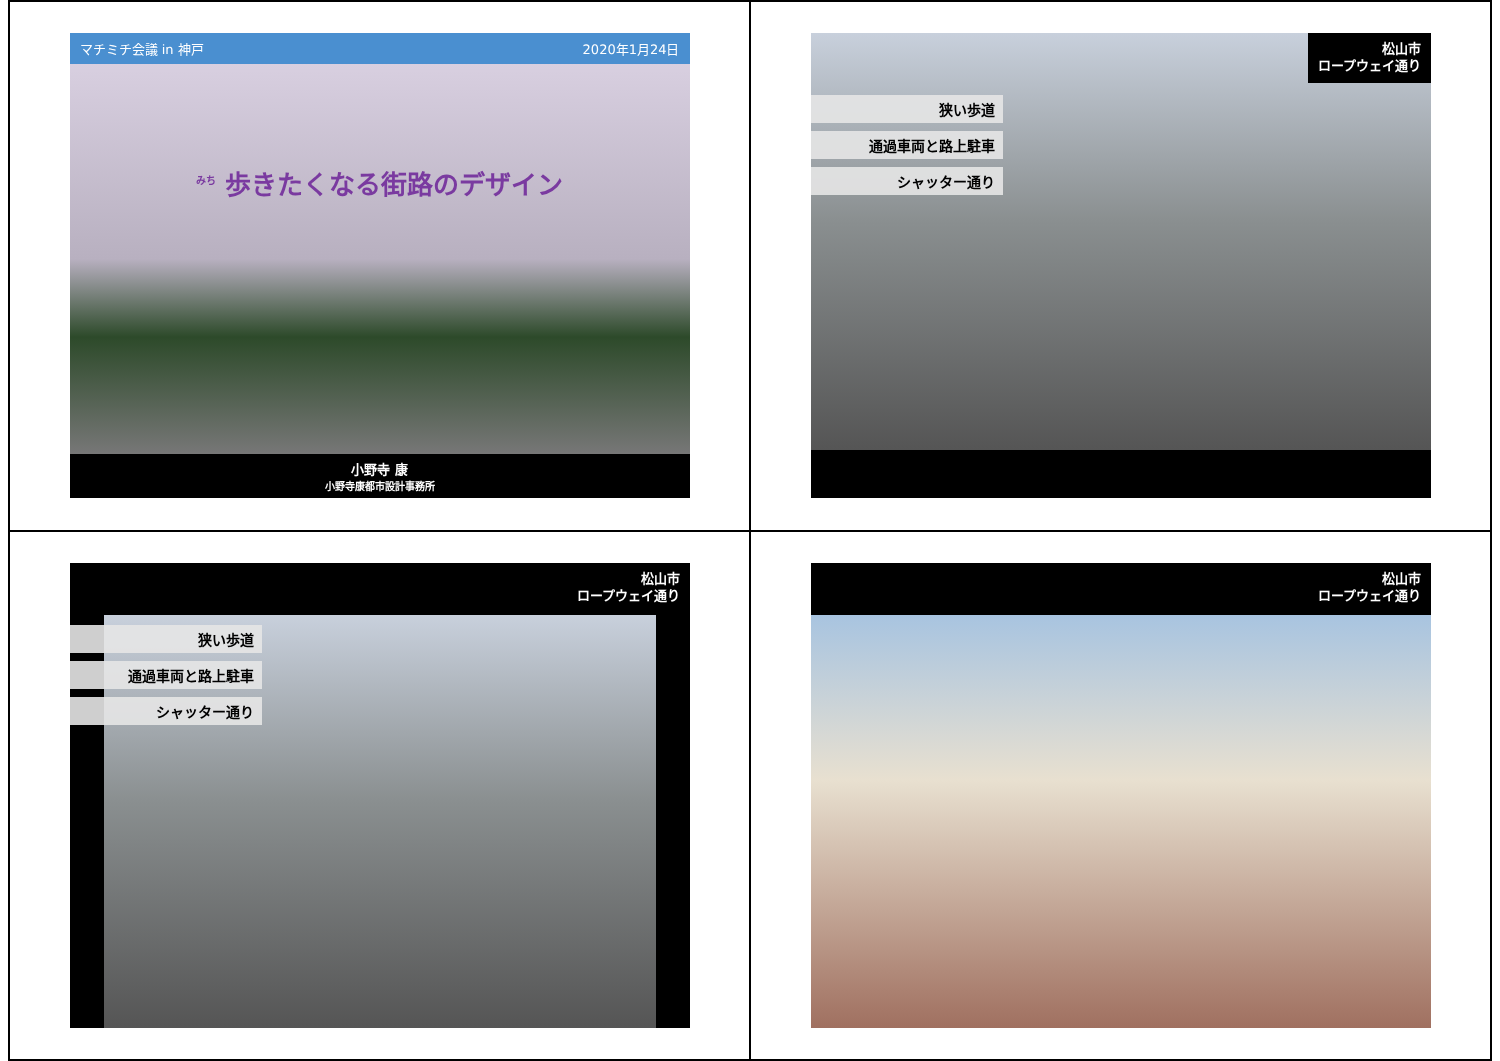マチミチ会議 in 神戸 2020年1月24日
<sup>みち</sup> 歩きたくなる街路のデザイン
小野寺 康
小野寺康都市設計事務所
松山市
ロープウェイ通り
狭い歩道
通過車両と路上駐車
シャッター通り
松山市
ロープウェイ通り
狭い歩道
通過車両と路上駐車
シャッター通り
松山市
ロープウェイ通り